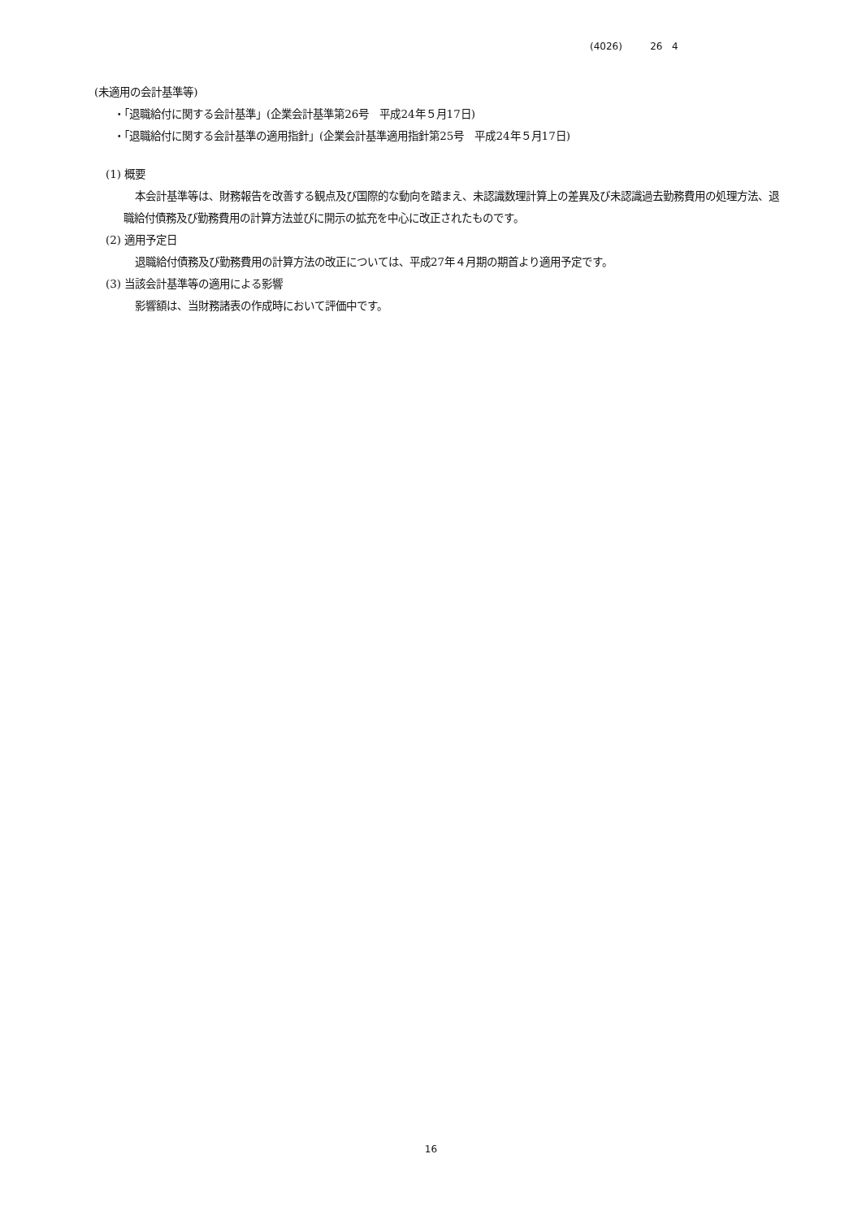(4026) 26 4
(未適用の会計基準等)
・「退職給付に関する会計基準」(企業会計基準第26号　平成24年５月17日)
・「退職給付に関する会計基準の適用指針」(企業会計基準適用指針第25号　平成24年５月17日)
(1) 概要
本会計基準等は、財務報告を改善する観点及び国際的な動向を踏まえ、未認識数理計算上の差異及び未認識過去勤務費用の処理方法、退職給付債務及び勤務費用の計算方法並びに開示の拡充を中心に改正されたものです。
(2) 適用予定日
退職給付債務及び勤務費用の計算方法の改正については、平成27年４月期の期首より適用予定です。
(3) 当該会計基準等の適用による影響
影響額は、当財務諸表の作成時において評価中です。
16